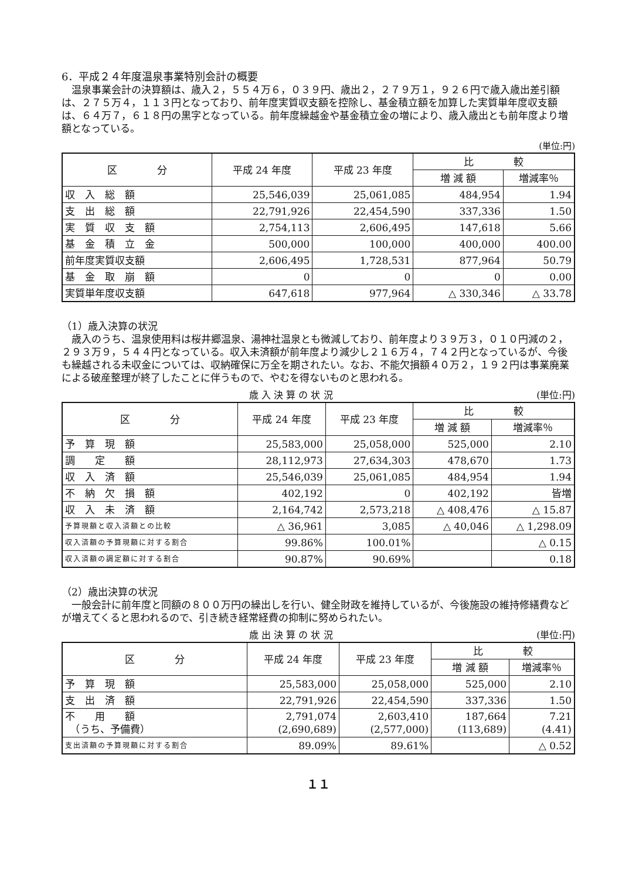6．平成２４年度温泉事業特別会計の概要
温泉事業会計の決算額は、歳入２，５５４万６，０３９円、歳出２，２７９万１，９２６円で歳入歳出差引額は、２７５万４，１１３円となっており、前年度実質収支額を控除し、基金積立額を加算した実質単年度収支額は、６４万７，６１８円の黒字となっている。前年度繰越金や基金積立金の増により、歳入歳出とも前年度より増額となっている。
(単位:円)
| 区 分 | 平成 24 年度 | 平成 23 年度 | 比 較 | |
| --- | --- | --- | --- | --- |
| | | | 増 減 額 | 増減率％ |
| 収 入 総 額 | 25,546,039 | 25,061,085 | 484,954 | 1.94 |
| 支 出 総 額 | 22,791,926 | 22,454,590 | 337,336 | 1.50 |
| 実 質 収 支 額 | 2,754,113 | 2,606,495 | 147,618 | 5.66 |
| 基 金 積 立 金 | 500,000 | 100,000 | 400,000 | 400.00 |
| 前年度実質収支額 | 2,606,495 | 1,728,531 | 877,964 | 50.79 |
| 基 金 取 崩 額 | 0 | 0 | 0 | 0.00 |
| 実質単年度収支額 | 647,618 | 977,964 | △ 330,346 | △ 33.78 |
（1）歳入決算の状況
歳入のうち、温泉使用料は桜井郷温泉、湯神社温泉とも微減しており、前年度より３９万３，０１０円減の２，２９３万９，５４４円となっている。収入未済額が前年度より減少し２１６万４，７４２円となっているが、今後も繰越される未収金については、収納確保に万全を期されたい。なお、不能欠損額４０万２，１９２円は事業廃業による破産整理が終了したことに伴うもので、やむを得ないものと思われる。
歳 入 決 算 の 状 況 (単位:円)
| 区 分 | 平成 24 年度 | 平成 23 年度 | 比 較 | |
| --- | --- | --- | --- | --- |
| | | | 増 減 額 | 増減率％ |
| 予 算 現 額 | 25,583,000 | 25,058,000 | 525,000 | 2.10 |
| 調 定 額 | 28,112,973 | 27,634,303 | 478,670 | 1.73 |
| 収 入 済 額 | 25,546,039 | 25,061,085 | 484,954 | 1.94 |
| 不 納 欠 損 額 | 402,192 | 0 | 402,192 | 皆増 |
| 収 入 未 済 額 | 2,164,742 | 2,573,218 | △ 408,476 | △ 15.87 |
| 予算現額と収入済額との比較 | △ 36,961 | 3,085 | △ 40,046 | △ 1,298.09 |
| 収入済額の予算現額に対する割合 | 99.86% | 100.01% | | △ 0.15 |
| 収入済額の調定額に対する割合 | 90.87% | 90.69% | | 0.18 |
（2）歳出決算の状況
一般会計に前年度と同額の８００万円の繰出しを行い、健全財政を維持しているが、今後施設の維持修繕費などが増えてくると思われるので、引き続き経常経費の抑制に努められたい。
歳 出 決 算 の 状 況 (単位:円)
| 区 分 | 平成 24 年度 | 平成 23 年度 | 比 較 | |
| --- | --- | --- | --- | --- |
| | | | 増 減 額 | 増減率％ |
| 予 算 現 額 | 25,583,000 | 25,058,000 | 525,000 | 2.10 |
| 支 出 済 額 | 22,791,926 | 22,454,590 | 337,336 | 1.50 |
| 不 用 額 （うち、予備費） | 2,791,074 (2,690,689) | 2,603,410 (2,577,000) | 187,664 (113,689) | 7.21 (4.41) |
| 支出済額の予算現額に対する割合 | 89.09% | 89.61% | | △ 0.52 |
１１